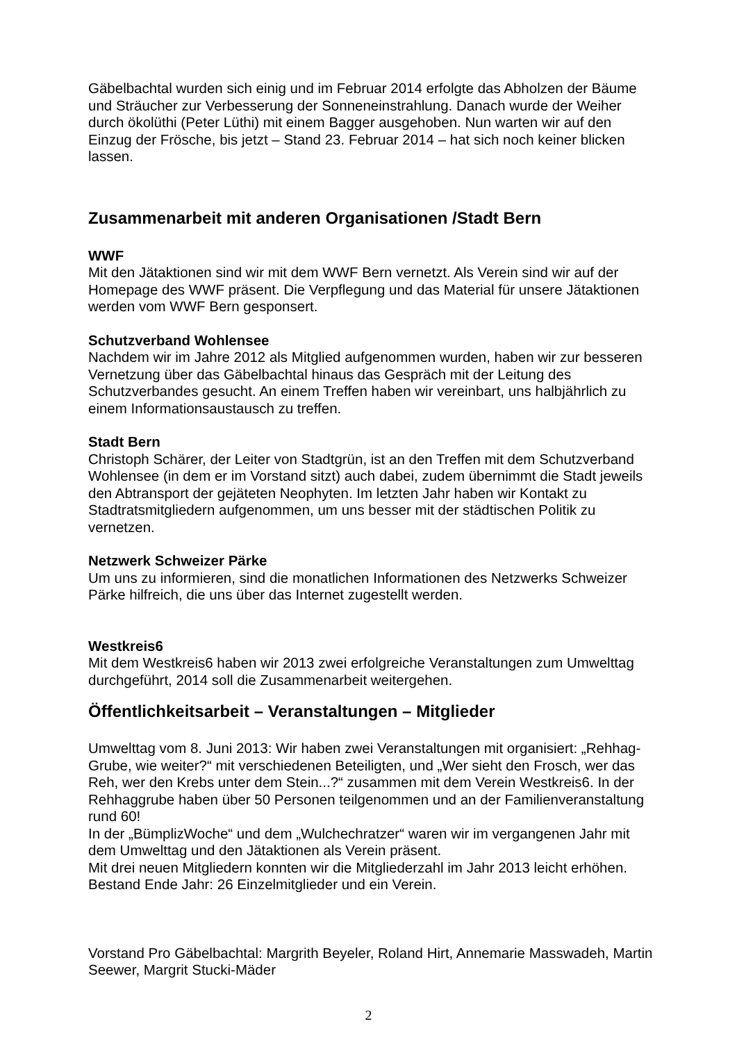Gäbelbachtal wurden sich einig und im Februar 2014 erfolgte das Abholzen der Bäume und Sträucher zur Verbesserung der Sonneneinstrahlung. Danach wurde der Weiher durch ökolüthi (Peter Lüthi) mit einem Bagger ausgehoben. Nun warten wir auf den Einzug der Frösche, bis jetzt – Stand 23. Februar 2014 – hat sich noch keiner blicken lassen.
Zusammenarbeit mit anderen Organisationen /Stadt Bern
WWF
Mit den Jätaktionen sind wir mit dem WWF Bern vernetzt. Als Verein sind wir auf der Homepage des WWF präsent. Die Verpflegung und das Material für unsere Jätaktionen werden vom WWF Bern gesponsert.
Schutzverband Wohlensee
Nachdem wir im Jahre 2012 als Mitglied aufgenommen wurden, haben wir zur besseren Vernetzung über das Gäbelbachtal hinaus das Gespräch mit der Leitung des Schutzverbandes gesucht. An einem Treffen haben wir vereinbart, uns halbjährlich zu einem Informationsaustausch zu treffen.
Stadt Bern
Christoph Schärer, der Leiter von Stadtgrün, ist an den Treffen mit dem Schutzverband Wohlensee (in dem er im Vorstand sitzt) auch dabei, zudem übernimmt die Stadt jeweils den Abtransport der gejäteten Neophyten. Im letzten Jahr haben wir Kontakt zu Stadtratsmitgliedern aufgenommen, um uns besser mit der städtischen Politik zu vernetzen.
Netzwerk Schweizer Pärke
Um uns zu informieren, sind die monatlichen Informationen des Netzwerks Schweizer Pärke hilfreich, die uns über das Internet zugestellt werden.
Westkreis6
Mit dem Westkreis6 haben wir 2013 zwei erfolgreiche Veranstaltungen zum Umwelttag durchgeführt, 2014 soll die Zusammenarbeit weitergehen.
Öffentlichkeitsarbeit – Veranstaltungen – Mitglieder
Umwelttag vom 8. Juni 2013: Wir haben zwei Veranstaltungen mit organisiert: „Rehhag-Grube, wie weiter?“ mit verschiedenen Beteiligten, und „Wer sieht den Frosch, wer das Reh, wer den Krebs unter dem Stein...?“ zusammen mit dem Verein Westkreis6. In der Rehhaggrube haben über 50 Personen teilgenommen und an der Familienveranstaltung rund 60!
In der „BümplizWoche“ und dem „Wulchechratzer“ waren wir im vergangenen Jahr mit dem Umwelttag und den Jätaktionen als Verein präsent.
Mit drei neuen Mitgliedern konnten wir die Mitgliederzahl im Jahr 2013 leicht erhöhen. Bestand Ende Jahr: 26 Einzelmitglieder und ein Verein.
Vorstand Pro Gäbelbachtal: Margrith Beyeler, Roland Hirt, Annemarie Masswadeh, Martin Seewer, Margrit Stucki-Mäder
2